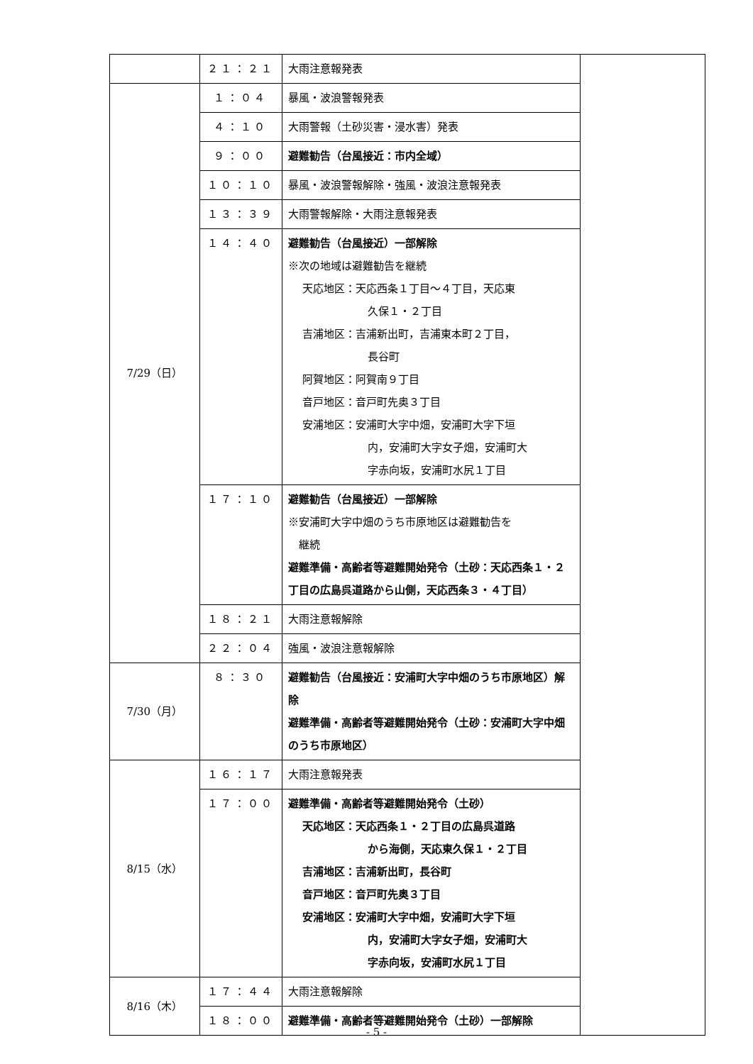| | ２１：２１ | 大雨注意報発表 | |
| 7/29（日） | １：０４ | 暴風・波浪警報発表 | |
| | ４：１０ | 大雨警報（土砂災害・浸水害）発表 | |
| | ９：００ | 避難勧告（台風接近：市内全域） | |
| | １０：１０ | 暴風・波浪警報解除・強風・波浪注意報発表 | |
| | １３：３９ | 大雨警報解除・大雨注意報発表 | |
| | １４：４０ | 避難勧告（台風接近）一部解除 ※次の地域は避難勧告を継続 天応地区：天応西条１丁目～４丁目，天応東 久保１・２丁目 吉浦地区：吉浦新出町，吉浦東本町２丁目， 長谷町 阿賀地区：阿賀南９丁目 音戸地区：音戸町先奥３丁目 安浦地区：安浦町大字中畑，安浦町大字下垣 内，安浦町大字女子畑，安浦町大 字赤向坂，安浦町水尻１丁目 | |
| | １７：１０ | 避難勧告（台風接近）一部解除 ※安浦町大字中畑のうち市原地区は避難勧告を 継続 避難準備・高齢者等避難開始発令（土砂：天応西条１・２丁目の広島呉道路から山側，天応西条３・４丁目） | |
| | １８：２１ | 大雨注意報解除 | |
| | ２２：０４ | 強風・波浪注意報解除 | |
| 7/30（月） | ８：３０ | 避難勧告（台風接近：安浦町大字中畑のうち市原地区）解除 避難準備・高齢者等避難開始発令（土砂：安浦町大字中畑のうち市原地区） | |
| 8/15（水） | １６：１７ | 大雨注意報発表 | |
| | １７：００ | 避難準備・高齢者等避難開始発令（土砂） 天応地区：天応西条１・２丁目の広島呉道路 から海側，天応東久保１・２丁目 吉浦地区：吉浦新出町，長谷町 音戸地区：音戸町先奥３丁目 安浦地区：安浦町大字中畑，安浦町大字下垣 内，安浦町大字女子畑，安浦町大 字赤向坂，安浦町水尻１丁目 | |
| 8/16（木） | １７：４４ | 大雨注意報解除 | |
| | １８：００ | 避難準備・高齢者等避難開始発令（土砂）一部解除 | |
- 5 -